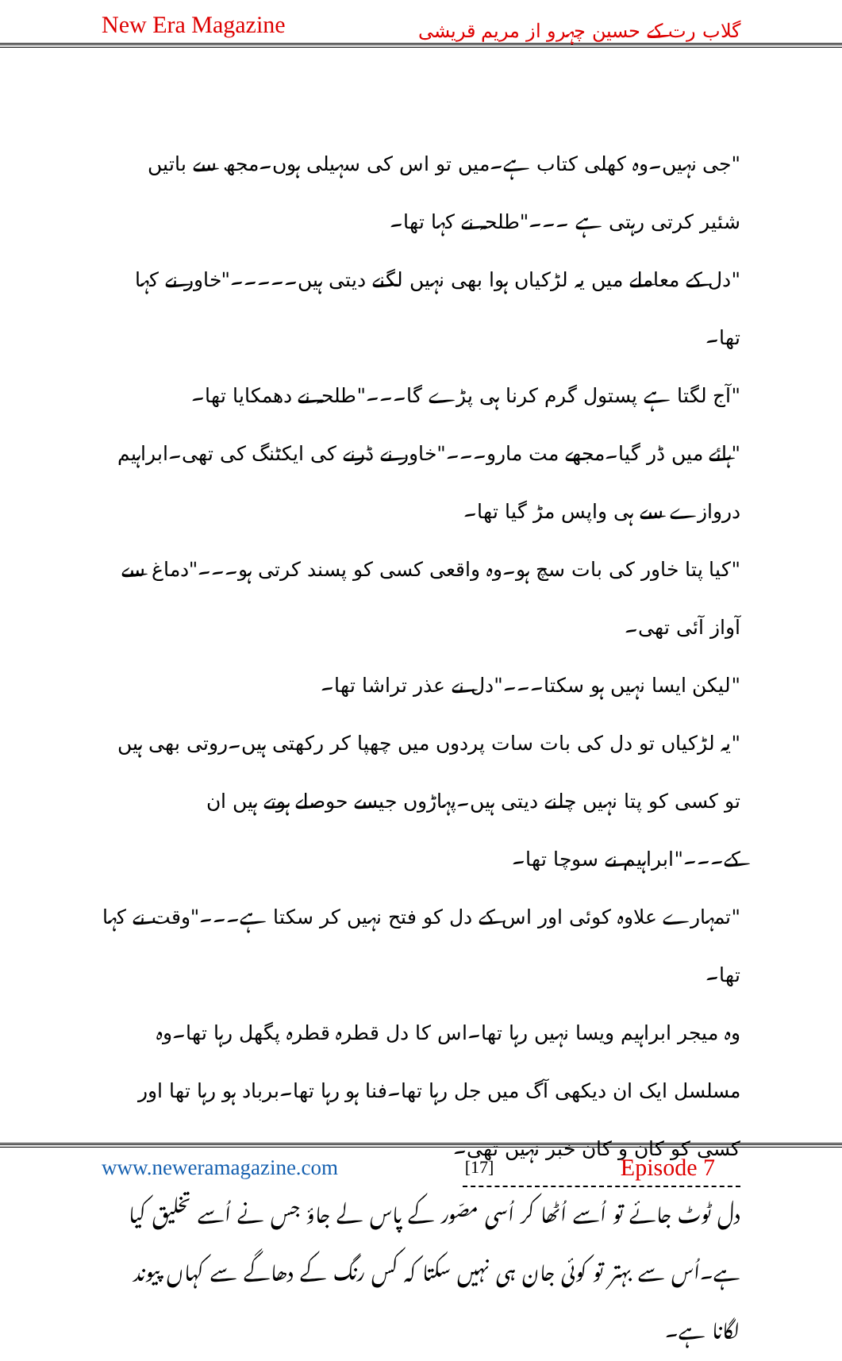New Era Magazine گلاب رت کے حسین چہرو از مریم قریشی
"جی نہیں۔وہ کھلی کتاب ہے۔میں تو اس کی سہیلی ہوں۔مجھ سے باتیں شئیر کرتی رہتی ہے ۔۔۔"طلحہ نے کہا تھا۔
"دل کے معاملے میں یہ لڑکیاں ہوا بھی نہیں لگنے دیتی ہیں۔۔۔۔۔"خاور نے کہا تھا۔
"آج لگتا ہے پستول گرم کرنا ہی پڑے گا۔۔۔"طلحہ نے دھمکایا تھا۔
"ہائے میں ڈر گیا۔مجھے مت مارو۔۔۔"خاور نے ڈرنے کی ایکٹنگ کی تھی۔ابراہیم دروازے سے ہی واپس مڑ گیا تھا۔
"کیا پتا خاور کی بات سچ ہو۔وہ واقعی کسی کو پسند کرتی ہو۔۔۔"دماغ سے آواز آئی تھی۔
"لیکن ایسا نہیں ہو سکتا۔۔۔"دل نے عذر تراشا تھا۔
"یہ لڑکیاں تو دل کی بات سات پردوں میں چھپا کر رکھتی ہیں۔روتی بھی ہیں تو کسی کو پتا نہیں چلنے دیتی ہیں۔پہاڑوں جیسے حوصلے ہوتے ہیں ان کے۔۔۔"ابراہیم نے سوچا تھا۔
"تمہارے علاوہ کوئی اور اس کے دل کو فتح نہیں کر سکتا ہے۔۔۔"وقت نے کہا تھا۔
وہ میجر ابراہیم ویسا نہیں رہا تھا۔اس کا دل قطرہ قطرہ پگھل رہا تھا۔وہ مسلسل ایک ان دیکھی آگ میں جل رہا تھا۔فنا ہو رہا تھا۔برباد ہو رہا تھا اور کسی کو کان و کان خبر نہیں تھی۔
دل ٹوٹ جائے تو اُسے اُٹھا کر اُسی مصّور کے پاس لے جاؤ جس نے اُسے تخلیق کیا ہے۔اُس سے بہتر تو کوئی جان ہی نہیں سکتا کہ کس رنگ کے دھاگے سے کہاں پیوند لگانا ہے۔
www.neweramagazine.com [17] Episode 7